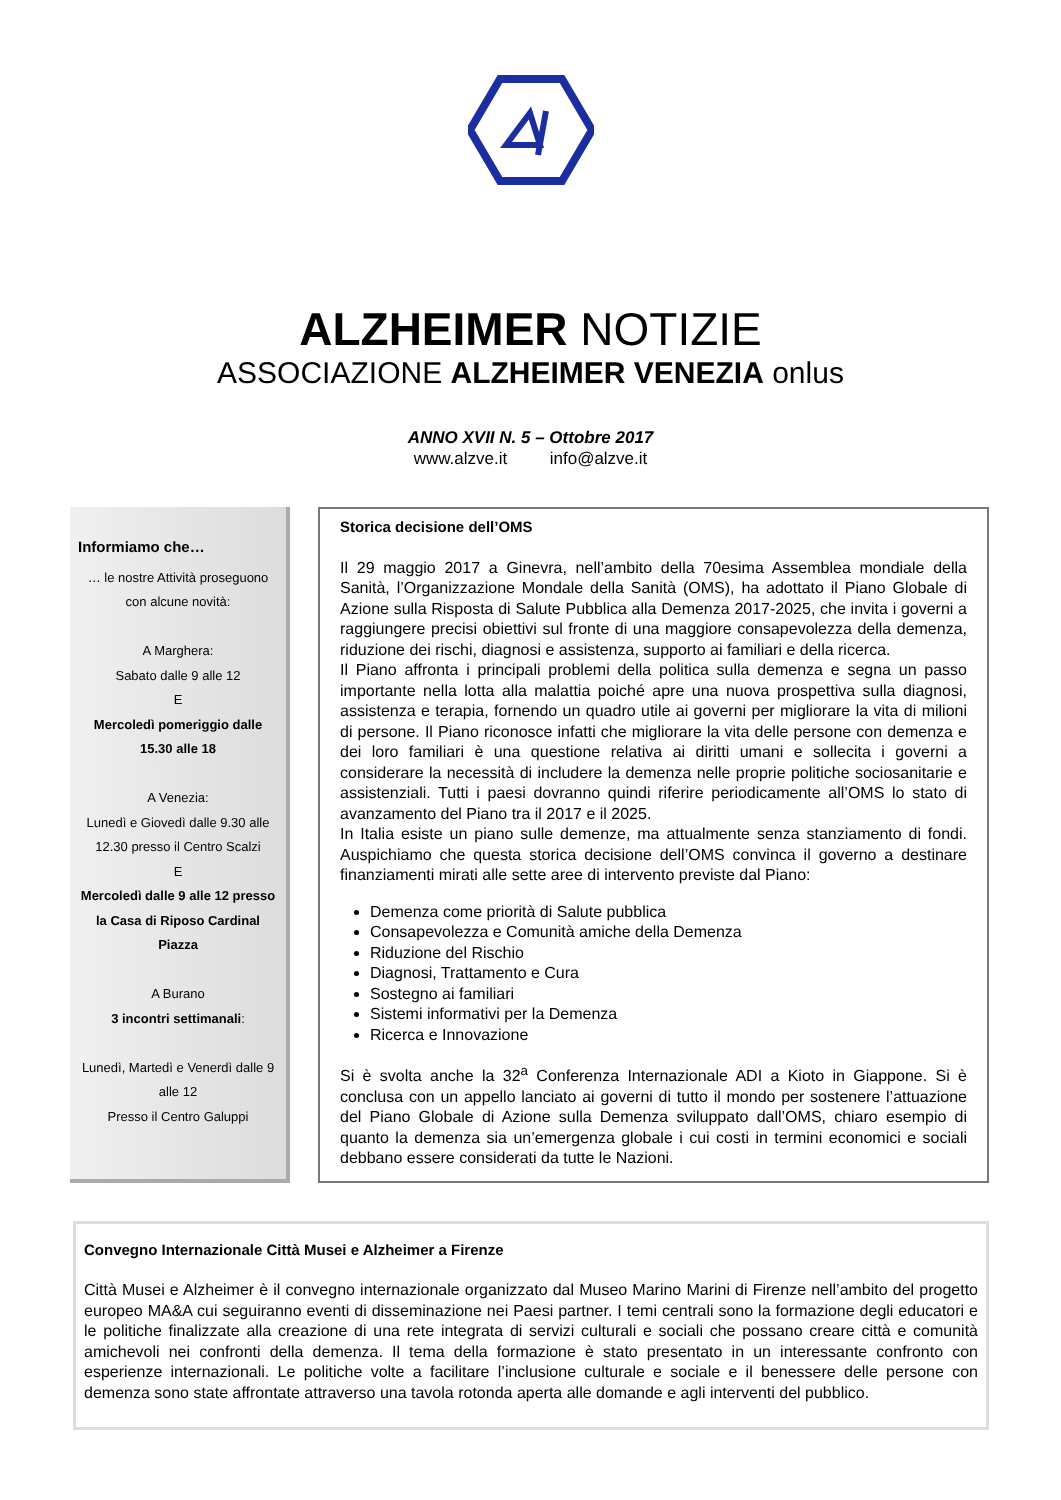ALZHEIMER NOTIZIE
ASSOCIAZIONE ALZHEIMER VENEZIA onlus
ANNO XVII N. 5 – Ottobre 2017
www.alzve.it info@alzve.it
Informiamo che…
… le nostre Attività proseguono con alcune novità:
A Marghera:
Sabato dalle 9 alle 12
E
Mercoledì pomeriggio dalle 15.30 alle 18
A Venezia:
Lunedì e Giovedì dalle 9.30 alle 12.30 presso il Centro Scalzi
E
Mercoledì dalle 9 alle 12 presso la Casa di Riposo Cardinal Piazza
A Burano
3 incontri settimanali:
Lunedì, Martedì e Venerdì dalle 9 alle 12
Presso il Centro Galuppi
Storica decisione dell’OMS
Il 29 maggio 2017 a Ginevra, nell’ambito della 70esima Assemblea mondiale della Sanità, l’Organizzazione Mondale della Sanità (OMS), ha adottato il Piano Globale di Azione sulla Risposta di Salute Pubblica alla Demenza 2017-2025, che invita i governi a raggiungere precisi obiettivi sul fronte di una maggiore consapevolezza della demenza, riduzione dei rischi, diagnosi e assistenza, supporto ai familiari e della ricerca.
Il Piano affronta i principali problemi della politica sulla demenza e segna un passo importante nella lotta alla malattia poiché apre una nuova prospettiva sulla diagnosi, assistenza e terapia, fornendo un quadro utile ai governi per migliorare la vita di milioni di persone. Il Piano riconosce infatti che migliorare la vita delle persone con demenza e dei loro familiari è una questione relativa ai diritti umani e sollecita i governi a considerare la necessità di includere la demenza nelle proprie politiche sociosanitarie e assistenziali. Tutti i paesi dovranno quindi riferire periodicamente all’OMS lo stato di avanzamento del Piano tra il 2017 e il 2025.
In Italia esiste un piano sulle demenze, ma attualmente senza stanziamento di fondi. Auspichiamo che questa storica decisione dell’OMS convinca il governo a destinare finanziamenti mirati alle sette aree di intervento previste dal Piano:
Demenza come priorità di Salute pubblica
Consapevolezza e Comunità amiche della Demenza
Riduzione del Rischio
Diagnosi, Trattamento e Cura
Sostegno ai familiari
Sistemi informativi per la Demenza
Ricerca e Innovazione
Si è svolta anche la 32<sup>a</sup> Conferenza Internazionale ADI a Kioto in Giappone. Si è conclusa con un appello lanciato ai governi di tutto il mondo per sostenere l’attuazione del Piano Globale di Azione sulla Demenza sviluppato dall’OMS, chiaro esempio di quanto la demenza sia un’emergenza globale i cui costi in termini economici e sociali debbano essere considerati da tutte le Nazioni.
Convegno Internazionale Città Musei e Alzheimer a Firenze
Città Musei e Alzheimer è il convegno internazionale organizzato dal Museo Marino Marini di Firenze nell’ambito del progetto europeo MA&A cui seguiranno eventi di disseminazione nei Paesi partner. I temi centrali sono la formazione degli educatori e le politiche finalizzate alla creazione di una rete integrata di servizi culturali e sociali che possano creare città e comunità amichevoli nei confronti della demenza. Il tema della formazione è stato presentato in un interessante confronto con esperienze internazionali. Le politiche volte a facilitare l’inclusione culturale e sociale e il benessere delle persone con demenza sono state affrontate attraverso una tavola rotonda aperta alle domande e agli interventi del pubblico.